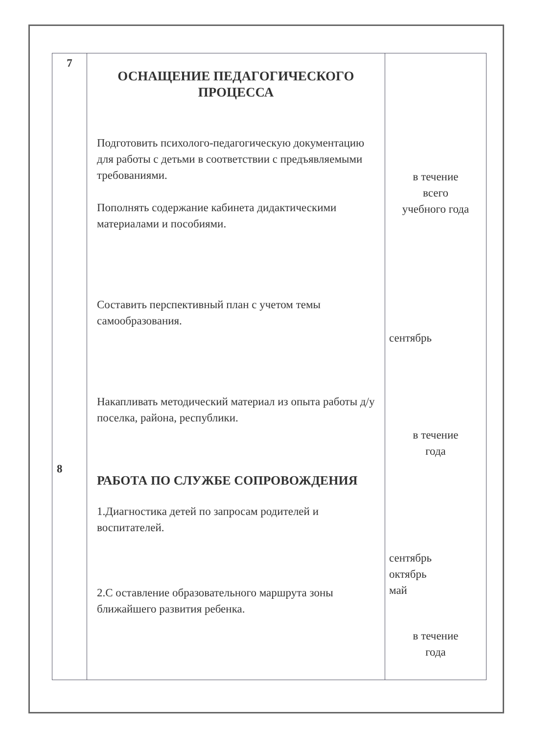| 7 8 | ОСНАЩЕНИЕ ПЕДАГОГИЧЕСКОГО ПРОЦЕССА Подготовить психолого-педагогическую документацию для работы с детьми в соответствии с предъявляемыми требованиями. Пополнять содержание кабинета дидактическими материалами и пособиями. Составить перспективный план с учетом темы самообразования. Накапливать методический материал из опыта работы д/у поселка, района, республики. РАБОТА ПО СЛУЖБЕ СОПРОВОЖДЕНИЯ 1.Диагностика детей по запросам родителей и воспитателей. 2.С оставление образовательного маршрута зоны ближайшего развития ребенка. | в течение всего учебного года сентябрь в течение года сентябрь октябрь май в течение года |